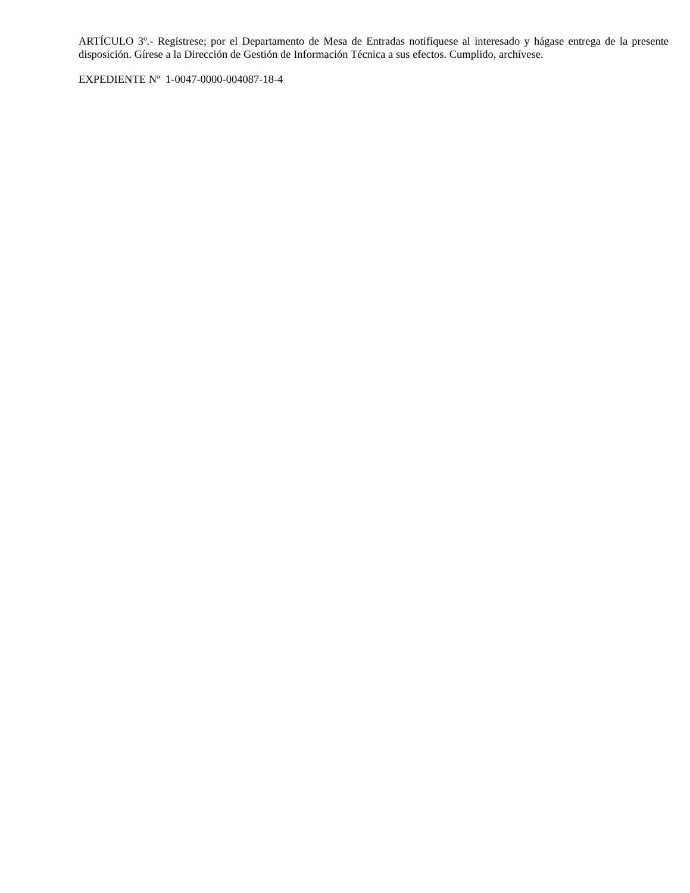ARTÍCULO 3º.- Regístrese; por el Departamento de Mesa de Entradas notifíquese al interesado y hágase entrega de la presente disposición. Gírese a la Dirección de Gestión de Información Técnica a sus efectos. Cumplido, archívese.
EXPEDIENTE Nº 1-0047-0000-004087-18-4